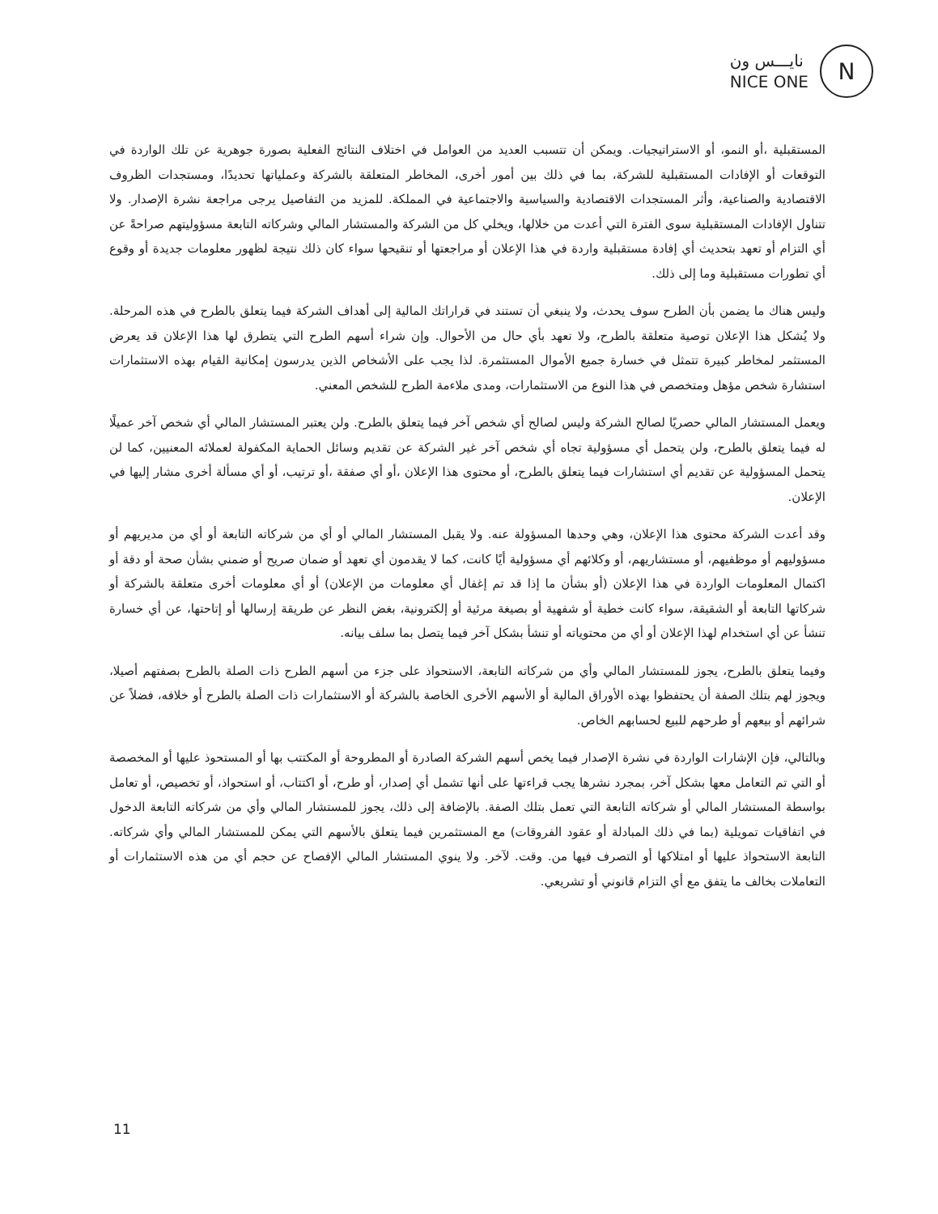نايـــس ون
NICE ONE
N
المستقبلية ،أو النمو، أو الاستراتيجيات. ويمكن أن تتسبب العديد من العوامل في اختلاف النتائج الفعلية بصورة جوهرية عن تلك الواردة في التوقعات أو الإفادات المستقبلية للشركة، بما في ذلك بين أمور أخرى، المخاطر المتعلقة بالشركة وعملياتها تحديدًا، ومستجدات الظروف الاقتصادية والصناعية، وأثر المستجدات الاقتصادية والسياسية والاجتماعية في المملكة. للمزيد من التفاصيل يرجى مراجعة نشرة الإصدار. ولا تتناول الإفادات المستقبلية سوى الفترة التي أعدت من خلالها، ويخلي كل من الشركة والمستشار المالي وشركاته التابعة مسؤوليتهم صراحةً عن أي التزام أو تعهد بتحديث أي إفادة مستقبلية واردة في هذا الإعلان أو مراجعتها أو تنقيحها سواء كان ذلك نتيجة لظهور معلومات جديدة أو وقوع أي تطورات مستقبلية وما إلى ذلك.
وليس هناك ما يضمن بأن الطرح سوف يحدث، ولا ينبغي أن تستند في قراراتك المالية إلى أهداف الشركة فيما يتعلق بالطرح في هذه المرحلة. ولا يُشكل هذا الإعلان توصية متعلقة بالطرح، ولا تعهد بأي حال من الأحوال. وإن شراء أسهم الطرح التي يتطرق لها هذا الإعلان قد يعرض المستثمر لمخاطر كبيرة تتمثل في خسارة جميع الأموال المستثمرة. لذا يجب على الأشخاص الذين يدرسون إمكانية القيام بهذه الاستثمارات استشارة شخص مؤهل ومتخصص في هذا النوع من الاستثمارات، ومدى ملاءمة الطرح للشخص المعني.
ويعمل المستشار المالي حصريًا لصالح الشركة وليس لصالح أي شخص آخر فيما يتعلق بالطرح. ولن يعتبر المستشار المالي أي شخص آخر عميلًا له فيما يتعلق بالطرح، ولن يتحمل أي مسؤولية تجاه أي شخص آخر غير الشركة عن تقديم وسائل الحماية المكفولة لعملائه المعنيين، كما لن يتحمل المسؤولية عن تقديم أي استشارات فيما يتعلق بالطرح، أو محتوى هذا الإعلان ،أو أي صفقة ،أو ترتيب، أو أي مسألة أخرى مشار إليها في الإعلان.
وقد أعدت الشركة محتوى هذا الإعلان، وهي وحدها المسؤولة عنه. ولا يقبل المستشار المالي أو أي من شركاته التابعة أو أي من مديريهم أو مسؤوليهم أو موظفيهم، أو مستشاريهم، أو وكلائهم أي مسؤولية أيًا كانت، كما لا يقدمون أي تعهد أو ضمان صريح أو ضمني بشأن صحة أو دقة أو اكتمال المعلومات الواردة في هذا الإعلان (أو بشأن ما إذا قد تم إغفال أي معلومات من الإعلان) أو أي معلومات أخرى متعلقة بالشركة أو شركاتها التابعة أو الشقيقة، سواء كانت خطية أو شفهية أو بصيغة مرئية أو إلكترونية، بغض النظر عن طريقة إرسالها أو إتاحتها، عن أي خسارة تنشأ عن أي استخدام لهذا الإعلان أو أي من محتوياته أو تنشأ بشكل آخر فيما يتصل بما سلف بيانه.
وفيما يتعلق بالطرح، يجوز للمستشار المالي وأي من شركاته التابعة، الاستحواذ على جزء من أسهم الطرح ذات الصلة بالطرح بصفتهم أصيلا، ويجوز لهم بتلك الصفة أن يحتفظوا بهذه الأوراق المالية أو الأسهم الأخرى الخاصة بالشركة أو الاستثمارات ذات الصلة بالطرح أو خلافه، فضلاً عن شرائهم أو بيعهم أو طرحهم للبيع لحسابهم الخاص.
وبالتالي، فإن الإشارات الواردة في نشرة الإصدار فيما يخص أسهم الشركة الصادرة أو المطروحة أو المكتتب بها أو المستحوذ عليها أو المخصصة أو التي تم التعامل معها بشكل آخر، بمجرد نشرها يجب قراءتها على أنها تشمل أي إصدار، أو طرح، أو اكتتاب، أو استحواذ، أو تخصيص، أو تعامل بواسطة المستشار المالي أو شركاته التابعة التي تعمل بتلك الصفة. بالإضافة إلى ذلك، يجوز للمستشار المالي وأي من شركاته التابعة الدخول في اتفاقيات تمويلية (بما في ذلك المبادلة أو عقود الفروقات) مع المستثمرين فيما يتعلق بالأسهم التي يمكن للمستشار المالي وأي شركاته. التابعة الاستحواذ عليها أو امتلاكها أو التصرف فيها من. وقت. لآخر. ولا ينوي المستشار المالي الإفصاح عن حجم أي من هذه الاستثمارات أو التعاملات بخالف ما يتفق مع أي التزام قانوني أو تشريعي.
11